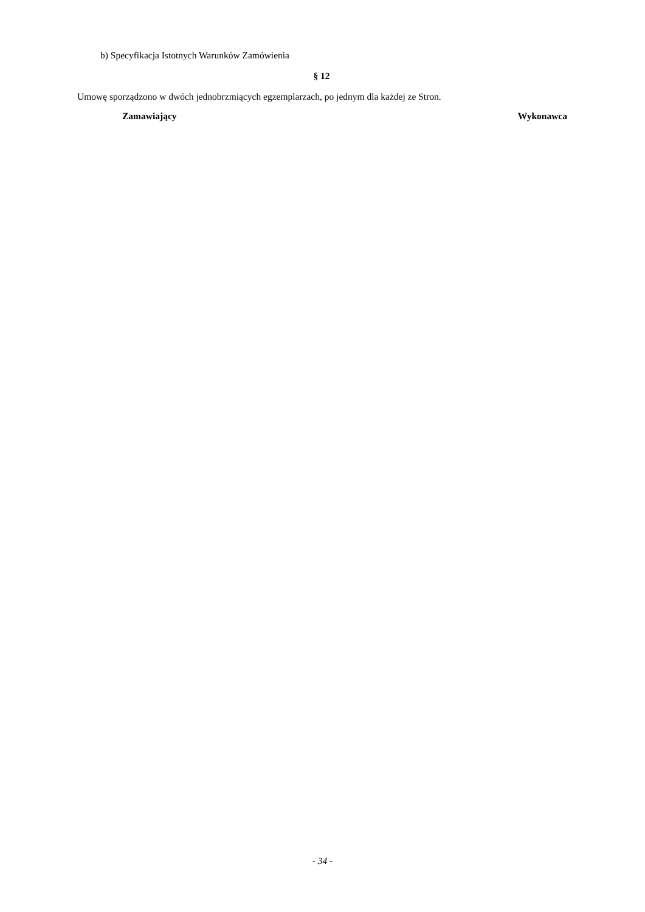b) Specyfikacja Istotnych Warunków Zamówienia
§ 12
Umowę sporządzono w dwóch jednobrzmiących egzemplarzach, po jednym dla każdej ze Stron.
Zamawiający Wykonawca
- 34 -